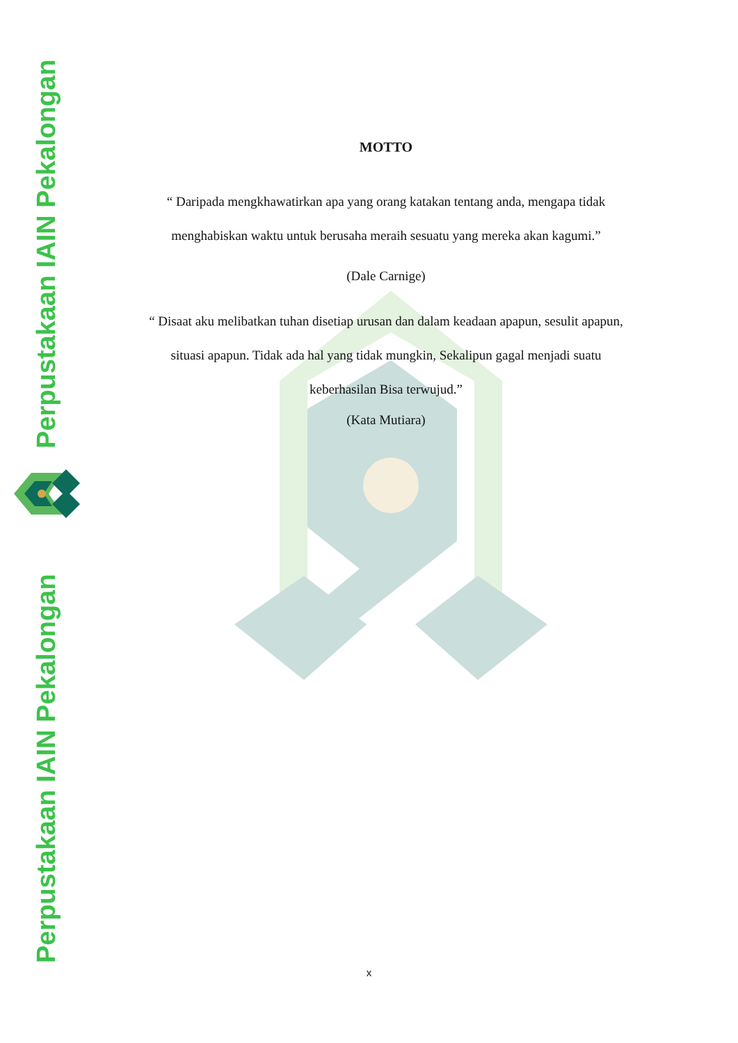Perpustakaan IAIN Pekalongan
Perpustakaan IAIN Pekalongan
MOTTO
“ Daripada mengkhawatirkan apa yang orang katakan tentang anda, mengapa tidak menghabiskan waktu untuk berusaha meraih sesuatu yang mereka akan kagumi.”
(Dale Carnige)
“ Disaat aku melibatkan tuhan disetiap urusan dan dalam keadaan apapun, sesulit apapun, situasi apapun. Tidak ada hal yang tidak mungkin, Sekalipun gagal menjadi suatu keberhasilan Bisa terwujud.”
(Kata Mutiara)
x